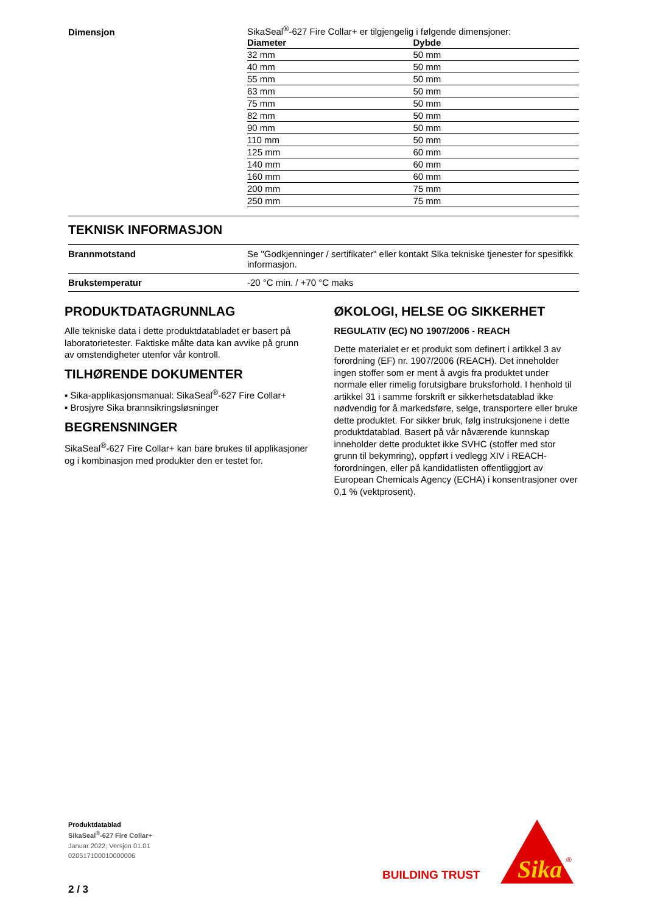Dimensjon
SikaSeal<sup>®</sup>-627 Fire Collar+ er tilgjengelig i følgende dimensjoner:
| Diameter | Dybde |
| --- | --- |
| 32 mm | 50 mm |
| 40 mm | 50 mm |
| 55 mm | 50 mm |
| 63 mm | 50 mm |
| 75 mm | 50 mm |
| 82 mm | 50 mm |
| 90 mm | 50 mm |
| 110 mm | 50 mm |
| 125 mm | 60 mm |
| 140 mm | 60 mm |
| 160 mm | 60 mm |
| 200 mm | 75 mm |
| 250 mm | 75 mm |
TEKNISK INFORMASJON
Brannmotstand
Se "Godkjenninger / sertifikater" eller kontakt Sika tekniske tjenester for spesifikk informasjon.
Brukstemperatur
-20 °C min. / +70 °C maks
PRODUKTDATAGRUNNLAG
Alle tekniske data i dette produktdatabladet er basert på laboratorietester. Faktiske målte data kan avvike på grunn av omstendigheter utenfor vår kontroll.
TILHØRENDE DOKUMENTER
▪ Sika-applikasjonsmanual: SikaSeal<sup>®</sup>-627 Fire Collar+
▪ Brosjyre Sika brannsikringsløsninger
BEGRENSNINGER
SikaSeal<sup>®</sup>-627 Fire Collar+ kan bare brukes til applikasjoner og i kombinasjon med produkter den er testet for.
ØKOLOGI, HELSE OG SIKKERHET
REGULATIV (EC) NO 1907/2006 - REACH
Dette materialet er et produkt som definert i artikkel 3 av forordning (EF) nr. 1907/2006 (REACH). Det inneholder ingen stoffer som er ment å avgis fra produktet under normale eller rimelig forutsigbare bruksforhold. I henhold til artikkel 31 i samme forskrift er sikkerhetsdatablad ikke nødvendig for å markedsføre, selge, transportere eller bruke dette produktet. For sikker bruk, følg instruksjonene i dette produktdatablad. Basert på vår nåværende kunnskap inneholder dette produktet ikke SVHC (stoffer med stor grunn til bekymring), oppført i vedlegg XIV i REACH-forordningen, eller på kandidatlisten offentliggjort av European Chemicals Agency (ECHA) i konsentrasjoner over 0,1 % (vektprosent).
Produktdatablad
SikaSeal<sup>®</sup>-627 Fire Collar+
Januar 2022, Versjon 01.01
020517100010000006
2 / 3
BUILDING TRUST
Sika
®